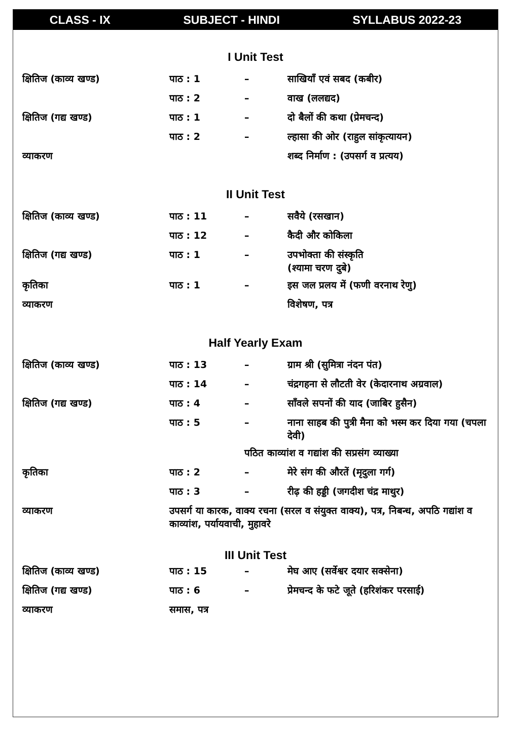CLASS - IX SUBJECT - HINDI SYLLABUS 2022-23
I Unit Test
| क्षितिज (काव्य खण्ड) | पाठ : 1 | – | साखियाँ एवं सबद (कबीर) |
| | पाठ : 2 | – | वाख (ललद्यद) |
| क्षितिज (गद्य खण्ड) | पाठ : 1 | – | दो बैलों की कथा (प्रेमचन्द) |
| | पाठ : 2 | – | ल्हासा की ओर (राहुल सांकृत्यायन) |
| व्याकरण | | | शब्द निर्माण : (उपसर्ग व प्रत्यय) |
II Unit Test
| क्षितिज (काव्य खण्ड) | पाठ : 11 | – | सवैये (रसखान) |
| | पाठ : 12 | – | कैदी और कोकिला |
| क्षितिज (गद्य खण्ड) | पाठ : 1 | – | उपभोक्ता की संस्कृति (श्यामा चरण दुबे) |
| कृतिका | पाठ : 1 | – | इस जल प्रलय में (फणी वरनाथ रेणु) |
| व्याकरण | | | विशेषण, पत्र |
Half Yearly Exam
| क्षितिज (काव्य खण्ड) | पाठ : 13 | – | ग्राम श्री (सुमित्रा नंदन पंत) |
| | पाठ : 14 | – | चंद्रगहना से लौटती वेर (केदारनाथ अग्रवाल) |
| क्षितिज (गद्य खण्ड) | पाठ : 4 | – | साँवले सपनों की याद (जाबिर हुसैन) |
| | पाठ : 5 | – | नाना साहब की पुत्री मैना को भस्म कर दिया गया (चपला देवी) |
| | | पठित काव्यांश व गद्यांश की सप्रसंग व्याख्या | |
| कृतिका | पाठ : 2 | – | मेरे संग की औरतें (मृदुला गर्ग) |
| | पाठ : 3 | – | रीढ़ की हड्डी (जगदीश चंद्र माथुर) |
| व्याकरण | उपसर्ग या कारक, वाक्य रचना (सरल व संयुक्त वाक्य), पत्र, निबन्ध, अपठि गद्यांश व काव्यांश, पर्यायवाची, मुहावरे | | |
III Unit Test
| क्षितिज (काव्य खण्ड) | पाठ : 15 | – | मेघ आए (सर्वेश्वर दयार सक्सेना) |
| क्षितिज (गद्य खण्ड) | पाठ : 6 | – | प्रेमचन्द के फटे जूते (हरिशंकर परसाई) |
| व्याकरण | समास, पत्र | | |